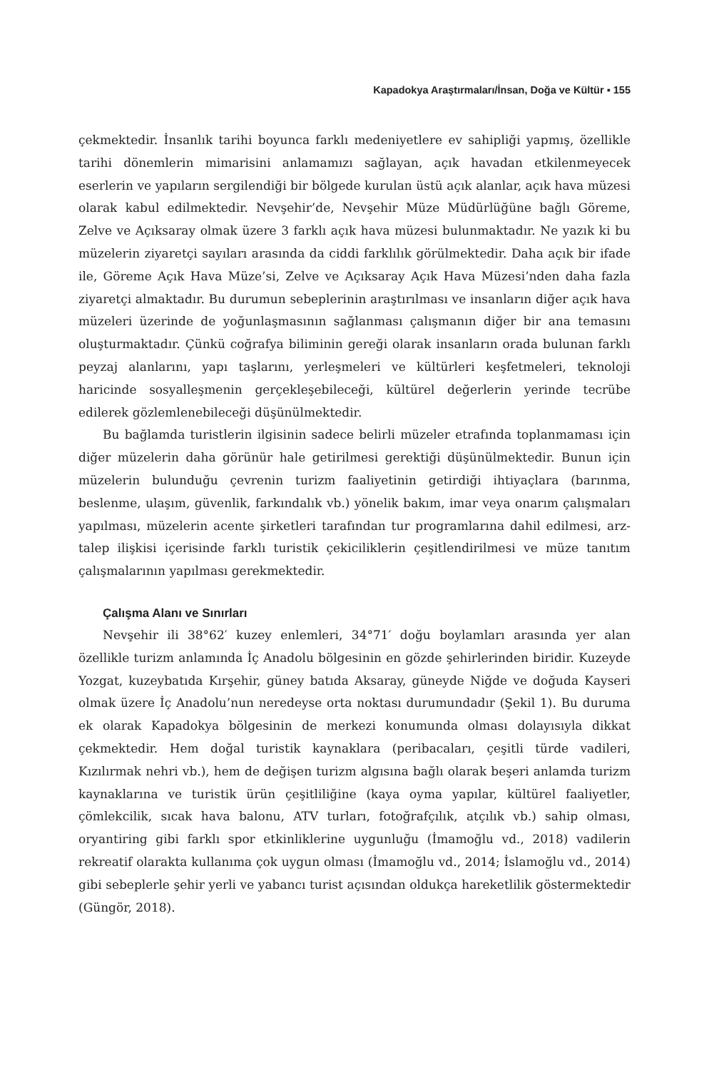Kapadokya Araştırmaları/İnsan, Doğa ve Kültür ▪ 155
çekmektedir. İnsanlık tarihi boyunca farklı medeniyetlere ev sahipliği yapmış, özellikle tarihi dönemlerin mimarisini anlamamızı sağlayan, açık havadan etkilenmeyecek eserlerin ve yapıların sergilendiği bir bölgede kurulan üstü açık alanlar, açık hava müzesi olarak kabul edilmektedir. Nevşehir’de, Nevşehir Müze Müdürlüğüne bağlı Göreme, Zelve ve Açıksaray olmak üzere 3 farklı açık hava müzesi bulunmaktadır. Ne yazık ki bu müzelerin ziyaretçi sayıları arasında da ciddi farklılık görülmektedir. Daha açık bir ifade ile, Göreme Açık Hava Müze’si, Zelve ve Açıksaray Açık Hava Müzesi’nden daha fazla ziyaretçi almaktadır. Bu durumun sebeplerinin araştırılması ve insanların diğer açık hava müzeleri üzerinde de yoğunlaşmasının sağlanması çalışmanın diğer bir ana temasını oluşturmaktadır. Çünkü coğrafya biliminin gereği olarak insanların orada bulunan farklı peyzaj alanlarını, yapı taşlarını, yerleşmeleri ve kültürleri keşfetmeleri, teknoloji haricinde sosyalleşmenin gerçekleşebileceği, kültürel değerlerin yerinde tecrübe edilerek gözlemlenebileceği düşünülmektedir.
Bu bağlamda turistlerin ilgisinin sadece belirli müzeler etrafında toplanmaması için diğer müzelerin daha görünür hale getirilmesi gerektiği düşünülmektedir. Bunun için müzelerin bulunduğu çevrenin turizm faaliyetinin getirdiği ihtiyaçlara (barınma, beslenme, ulaşım, güvenlik, farkındalık vb.) yönelik bakım, imar veya onarım çalışmaları yapılması, müzelerin acente şirketleri tarafından tur programlarına dahil edilmesi, arz-talep ilişkisi içerisinde farklı turistik çekiciliklerin çeşitlendirilmesi ve müze tanıtım çalışmalarının yapılması gerekmektedir.
Çalışma Alanı ve Sınırları
Nevşehir ili 38°62′ kuzey enlemleri, 34°71′ doğu boylamları arasında yer alan özellikle turizm anlamında İç Anadolu bölgesinin en gözde şehirlerinden biridir. Kuzeyde Yozgat, kuzeybatıda Kırşehir, güney batıda Aksaray, güneyde Niğde ve doğuda Kayseri olmak üzere İç Anadolu’nun neredeyse orta noktası durumundadır (Şekil 1). Bu duruma ek olarak Kapadokya bölgesinin de merkezi konumunda olması dolayısıyla dikkat çekmektedir. Hem doğal turistik kaynaklara (peribacaları, çeşitli türde vadileri, Kızılırmak nehri vb.), hem de değişen turizm algısına bağlı olarak beşeri anlamda turizm kaynaklarına ve turistik ürün çeşitliliğine (kaya oyma yapılar, kültürel faaliyetler, çömlekcilik, sıcak hava balonu, ATV turları, fotoğrafçılık, atçılık vb.) sahip olması, oryantiring gibi farklı spor etkinliklerine uygunluğu (İmamoğlu vd., 2018) vadilerin rekreatif olarakta kullanıma çok uygun olması (İmamoğlu vd., 2014; İslamoğlu vd., 2014) gibi sebeplerle şehir yerli ve yabancı turist açısından oldukça hareketlilik göstermektedir (Güngör, 2018).